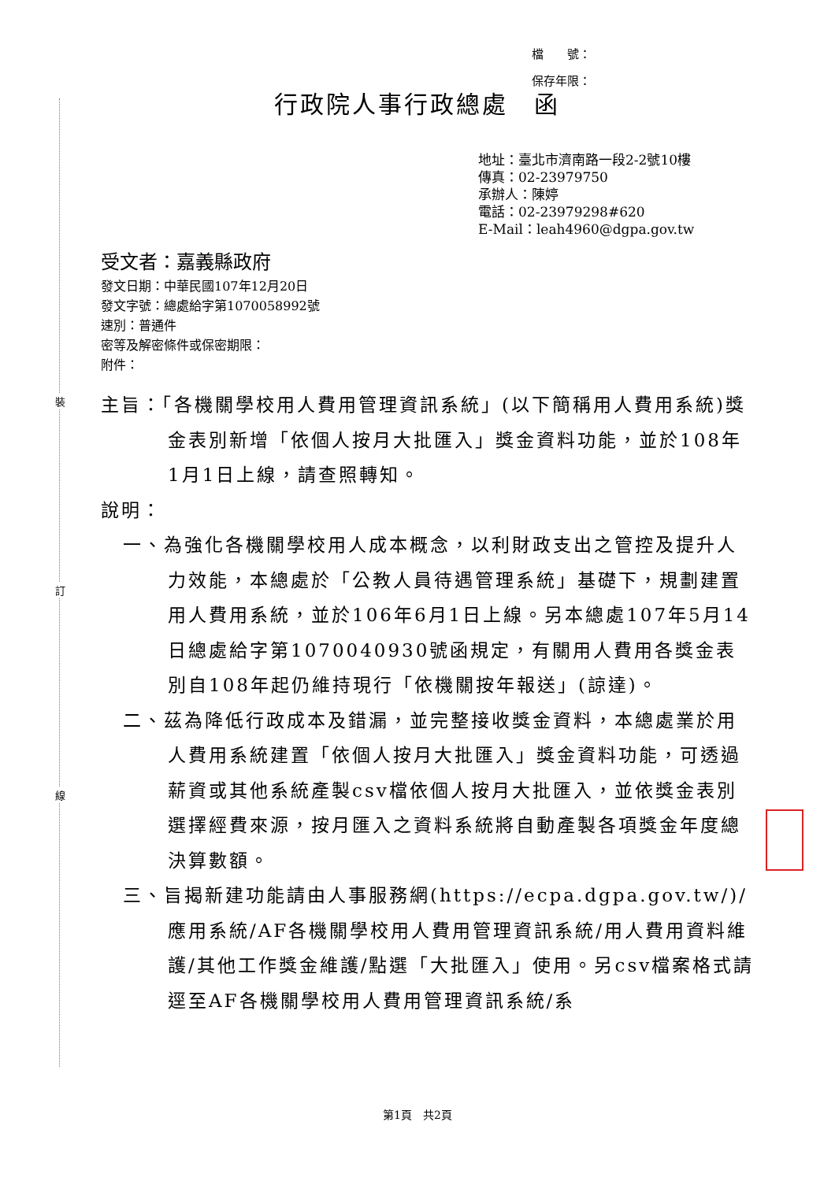裝
訂
線
檔　　號：
保存年限：
行政院人事行政總處　函
地址：臺北市濟南路一段2-2號10樓
傳真：02-23979750
承辦人：陳婷
電話：02-23979298#620
E-Mail：leah4960@dgpa.gov.tw
受文者：嘉義縣政府
發文日期：中華民國107年12月20日
發文字號：總處給字第1070058992號
速別：普通件
密等及解密條件或保密期限：
附件：
主旨：「各機關學校用人費用管理資訊系統」(以下簡稱用人費用系統)獎金表別新增「依個人按月大批匯入」獎金資料功能，並於108年1月1日上線，請查照轉知。
說明：
一、為強化各機關學校用人成本概念，以利財政支出之管控及提升人力效能，本總處於「公教人員待遇管理系統」基礎下，規劃建置用人費用系統，並於106年6月1日上線。另本總處107年5月14日總處給字第1070040930號函規定，有關用人費用各獎金表別自108年起仍維持現行「依機關按年報送」(諒達)。
二、茲為降低行政成本及錯漏，並完整接收獎金資料，本總處業於用人費用系統建置「依個人按月大批匯入」獎金資料功能，可透過薪資或其他系統產製csv檔依個人按月大批匯入，並依獎金表別選擇經費來源，按月匯入之資料系統將自動產製各項獎金年度總決算數額。
三、旨揭新建功能請由人事服務網(https://ecpa.dgpa.gov.tw/)/應用系統/AF各機關學校用人費用管理資訊系統/用人費用資料維護/其他工作獎金維護/點選「大批匯入」使用。另csv檔案格式請逕至AF各機關學校用人費用管理資訊系統/系
第1頁　共2頁